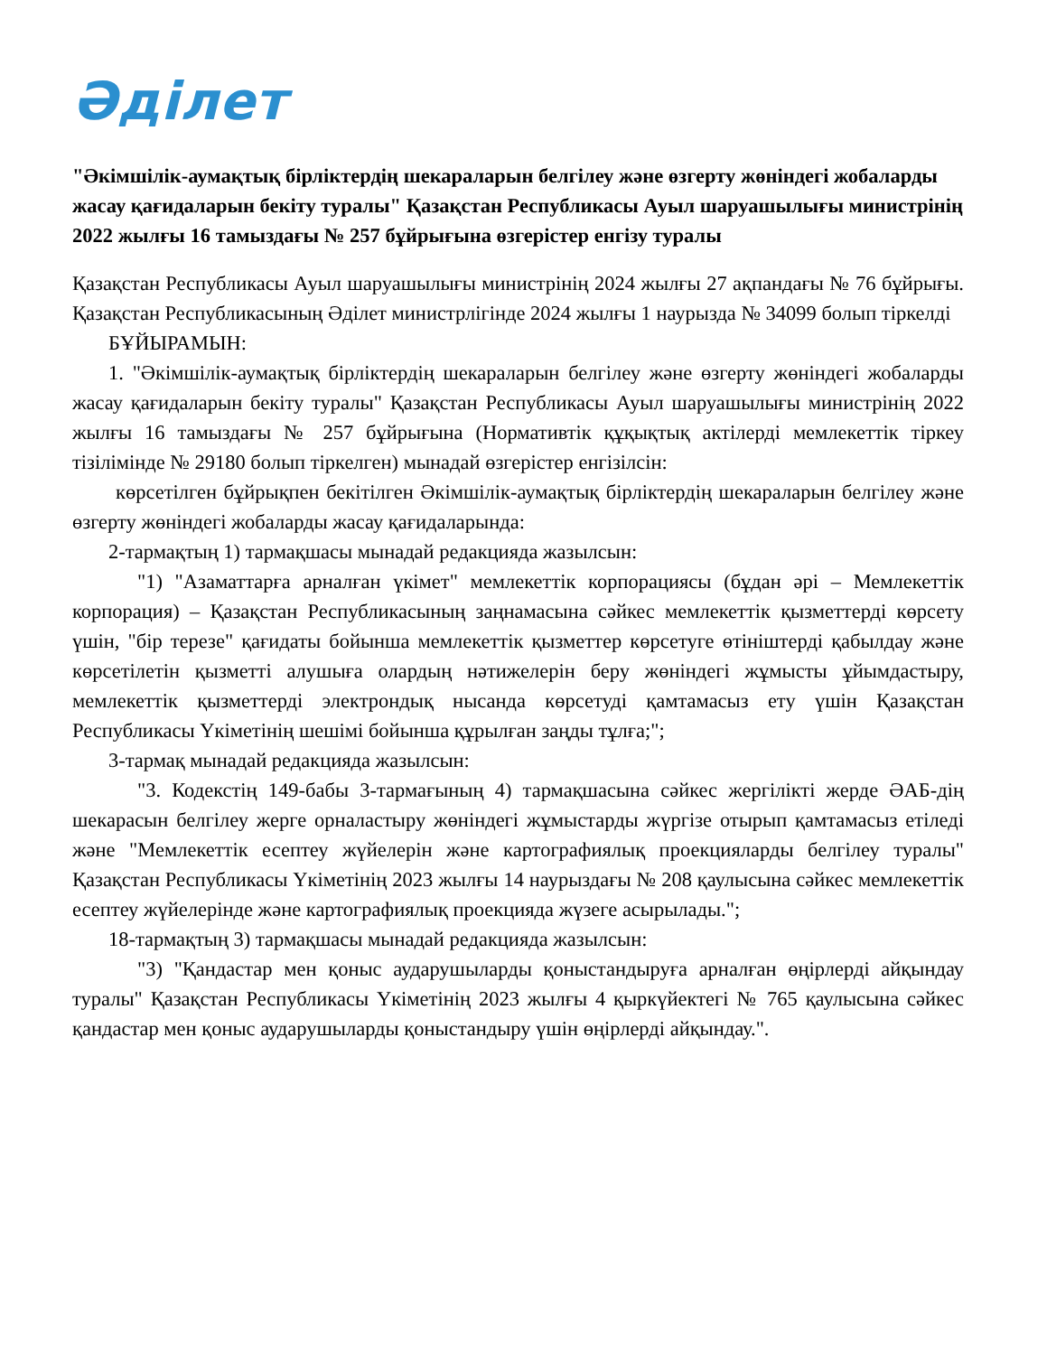Әділет
"Әкімшілік-аумақтық бірліктердің шекараларын белгілеу және өзгерту жөніндегі жобаларды жасау қағидаларын бекіту туралы" Қазақстан Республикасы Ауыл шаруашылығы министрінің 2022 жылғы 16 тамыздағы № 257 бұйрығына өзгерістер енгізу туралы
Қазақстан Республикасы Ауыл шаруашылығы министрінің 2024 жылғы 27 ақпандағы № 76 бұйрығы. Қазақстан Республикасының Әділет министрлігінде 2024 жылғы 1 наурызда № 34099 болып тіркелді
БҰЙЫРАМЫН:
1. "Әкімшілік-аумақтық бірліктердің шекараларын белгілеу және өзгерту жөніндегі жобаларды жасау қағидаларын бекіту туралы" Қазақстан Республикасы Ауыл шаруашылығы министрінің 2022 жылғы 16 тамыздағы № 257 бұйрығына (Нормативтік құқықтық актілерді мемлекеттік тіркеу тізілімінде № 29180 болып тіркелген) мынадай өзгерістер енгізілсін:
көрсетілген бұйрықпен бекітілген Әкімшілік-аумақтық бірліктердің шекараларын белгілеу және өзгерту жөніндегі жобаларды жасау қағидаларында:
2-тармақтың 1) тармақшасы мынадай редакцияда жазылсын:
"1) "Азаматтарға арналған үкімет" мемлекеттік корпорациясы (бұдан әрі – Мемлекеттік корпорация) – Қазақстан Республикасының заңнамасына сәйкес мемлекеттік қызметтерді көрсету үшін, "бір терезе" қағидаты бойынша мемлекеттік қызметтер көрсетуге өтініштерді қабылдау және көрсетілетін қызметті алушыға олардың нәтижелерін беру жөніндегі жұмысты ұйымдастыру, мемлекеттік қызметтерді электрондық нысанда көрсетуді қамтамасыз ету үшін Қазақстан Республикасы Үкіметінің шешімі бойынша құрылған заңды тұлға;";
3-тармақ мынадай редакцияда жазылсын:
"3. Кодекстің 149-бабы 3-тармағының 4) тармақшасына сәйкес жергілікті жерде ӘАБ-дің шекарасын белгілеу жерге орналастыру жөніндегі жұмыстарды жүргізе отырып қамтамасыз етіледі және "Мемлекеттік есептеу жүйелерін және картографиялық проекцияларды белгілеу туралы" Қазақстан Республикасы Үкіметінің 2023 жылғы 14 наурыздағы № 208 қаулысына сәйкес мемлекеттік есептеу жүйелерінде және картографиялық проекцияда жүзеге асырылады.";
18-тармақтың 3) тармақшасы мынадай редакцияда жазылсын:
"3) "Қандастар мен қоныс аударушыларды қоныстандыруға арналған өңірлерді айқындау туралы" Қазақстан Республикасы Үкіметінің 2023 жылғы 4 қыркүйектегі № 765 қаулысына сәйкес қандастар мен қоныс аударушыларды қоныстандыру үшін өңірлерді айқындау.".